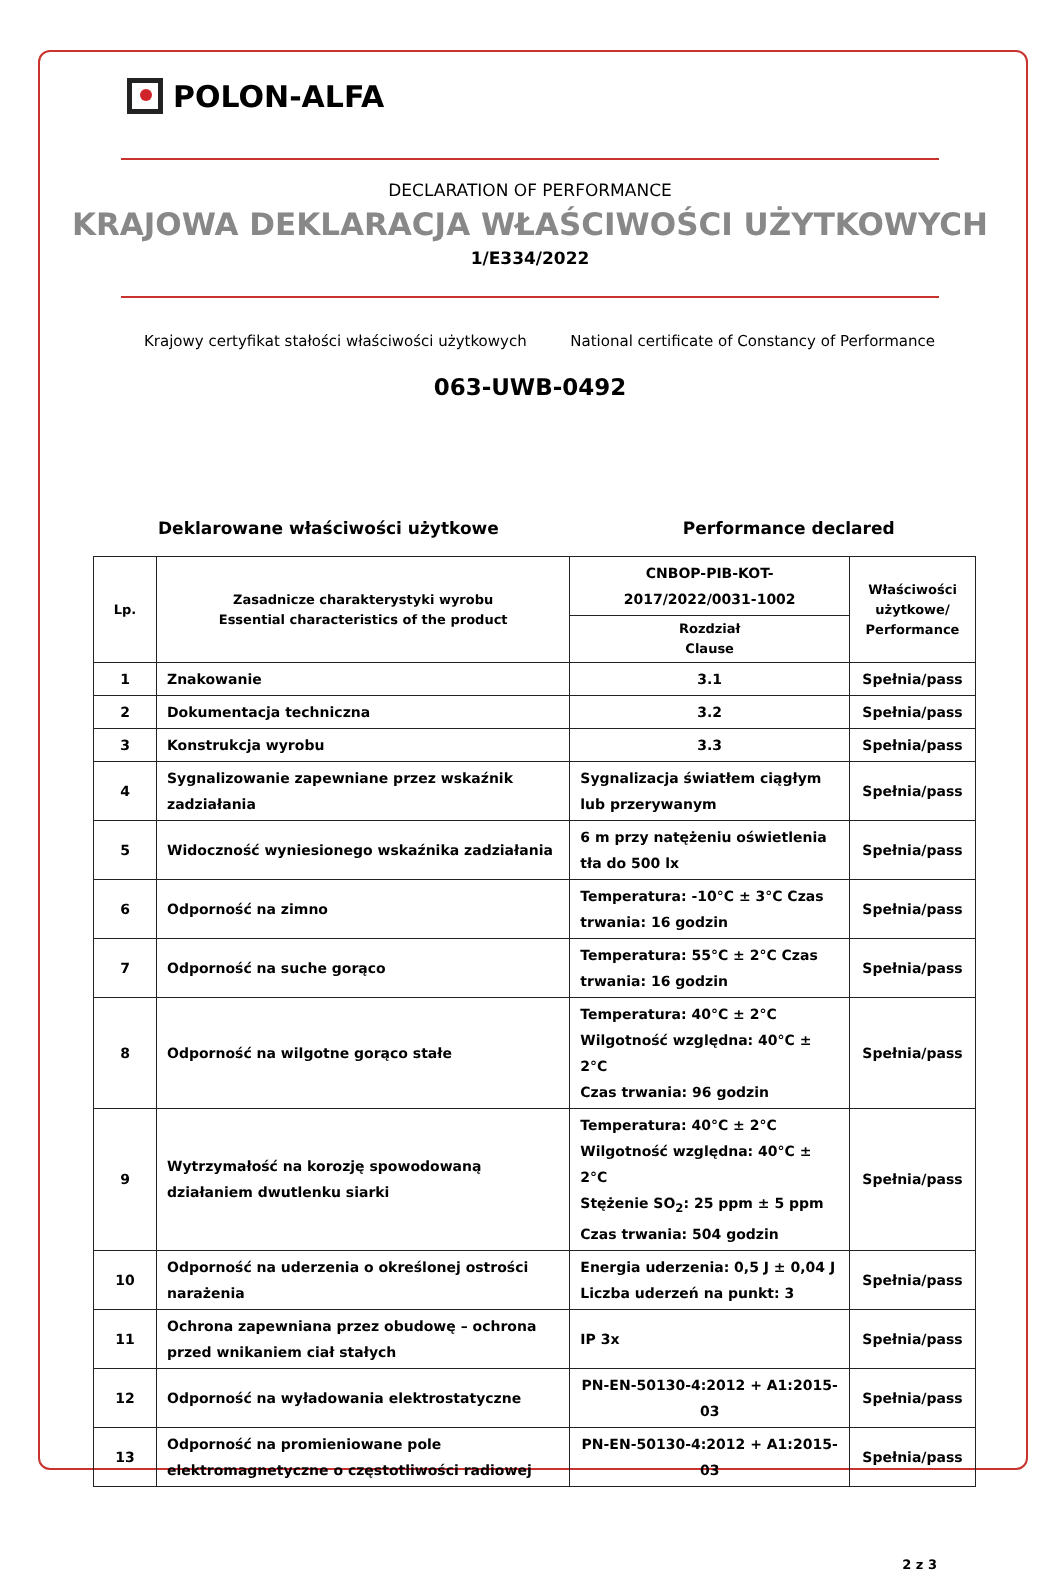POLON-ALFA
DECLARATION OF PERFORMANCE
KRAJOWA DEKLARACJA WŁAŚCIWOŚCI UŻYTKOWYCH
1/E334/2022
Krajowy certyfikat stałości właściwości użytkowych National certificate of Constancy of Performance
063-UWB-0492
Deklarowane właściwości użytkowe Performance declared
| Lp. | Zasadnicze charakterystyki wyrobu Essential characteristics of the product | CNBOP-PIB-KOT-2017/2022/0031-1002 | Właściwości użytkowe/ Performance |
| --- | --- | --- | --- |
| | | Rozdział Clause | |
| 1 | Znakowanie | 3.1 | Spełnia/pass |
| 2 | Dokumentacja techniczna | 3.2 | Spełnia/pass |
| 3 | Konstrukcja wyrobu | 3.3 | Spełnia/pass |
| 4 | Sygnalizowanie zapewniane przez wskaźnik zadziałania | Sygnalizacja światłem ciągłym lub przerywanym | Spełnia/pass |
| 5 | Widoczność wyniesionego wskaźnika zadziałania | 6 m przy natężeniu oświetlenia tła do 500 lx | Spełnia/pass |
| 6 | Odporność na zimno | Temperatura: -10°C ± 3°C Czas trwania: 16 godzin | Spełnia/pass |
| 7 | Odporność na suche gorąco | Temperatura: 55°C ± 2°C Czas trwania: 16 godzin | Spełnia/pass |
| 8 | Odporność na wilgotne gorąco stałe | Temperatura: 40°C ± 2°C Wilgotność względna: 40°C ± 2°C Czas trwania: 96 godzin | Spełnia/pass |
| 9 | Wytrzymałość na korozję spowodowaną działaniem dwutlenku siarki | Temperatura: 40°C ± 2°C Wilgotność względna: 40°C ± 2°C Stężenie SO<sub>2</sub>: 25 ppm ± 5 ppm Czas trwania: 504 godzin | Spełnia/pass |
| 10 | Odporność na uderzenia o określonej ostrości narażenia | Energia uderzenia: 0,5 J ± 0,04 J Liczba uderzeń na punkt: 3 | Spełnia/pass |
| 11 | Ochrona zapewniana przez obudowę – ochrona przed wnikaniem ciał stałych | IP 3x | Spełnia/pass |
| 12 | Odporność na wyładowania elektrostatyczne | PN-EN-50130-4:2012 + A1:2015-03 | Spełnia/pass |
| 13 | Odporność na promieniowane pole elektromagnetyczne o częstotliwości radiowej | PN-EN-50130-4:2012 + A1:2015-03 | Spełnia/pass |
2 z 3